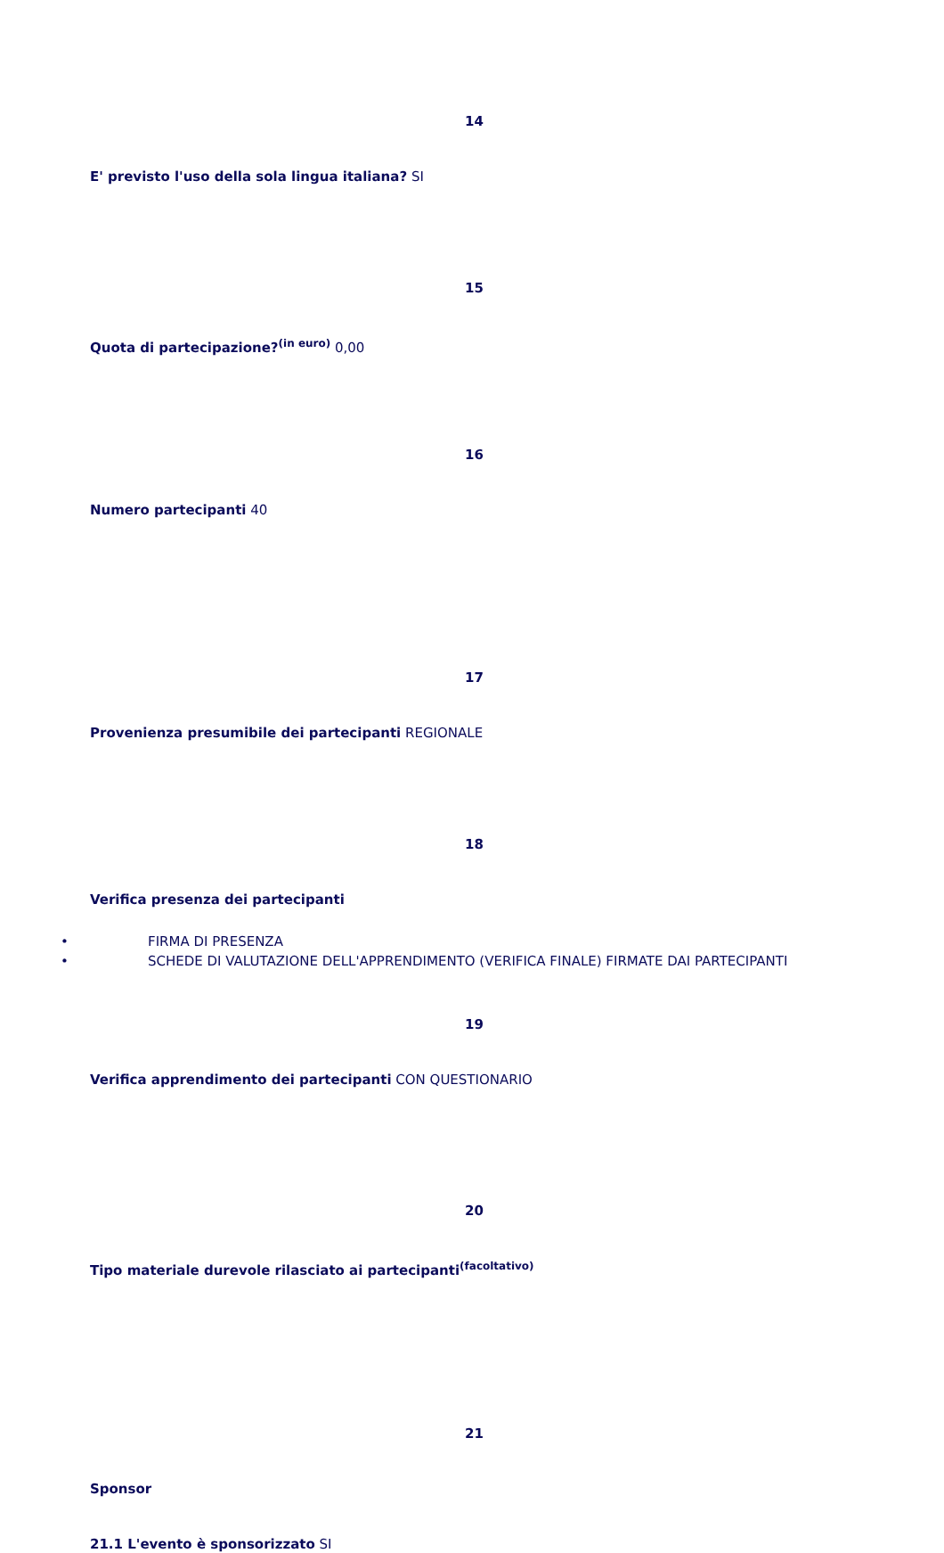14
E' previsto l'uso della sola lingua italiana? SI
15
Quota di partecipazione?<sup>(in euro)</sup> 0,00
16
Numero partecipanti 40
17
Provenienza presumibile dei partecipanti REGIONALE
18
Verifica presenza dei partecipanti
• FIRMA DI PRESENZA
• SCHEDE DI VALUTAZIONE DELL'APPRENDIMENTO (VERIFICA FINALE) FIRMATE DAI PARTECIPANTI
19
Verifica apprendimento dei partecipanti CON QUESTIONARIO
20
Tipo materiale durevole rilasciato ai partecipanti<sup>(facoltativo)</sup>
21
Sponsor
21.1 L'evento è sponsorizzato SI